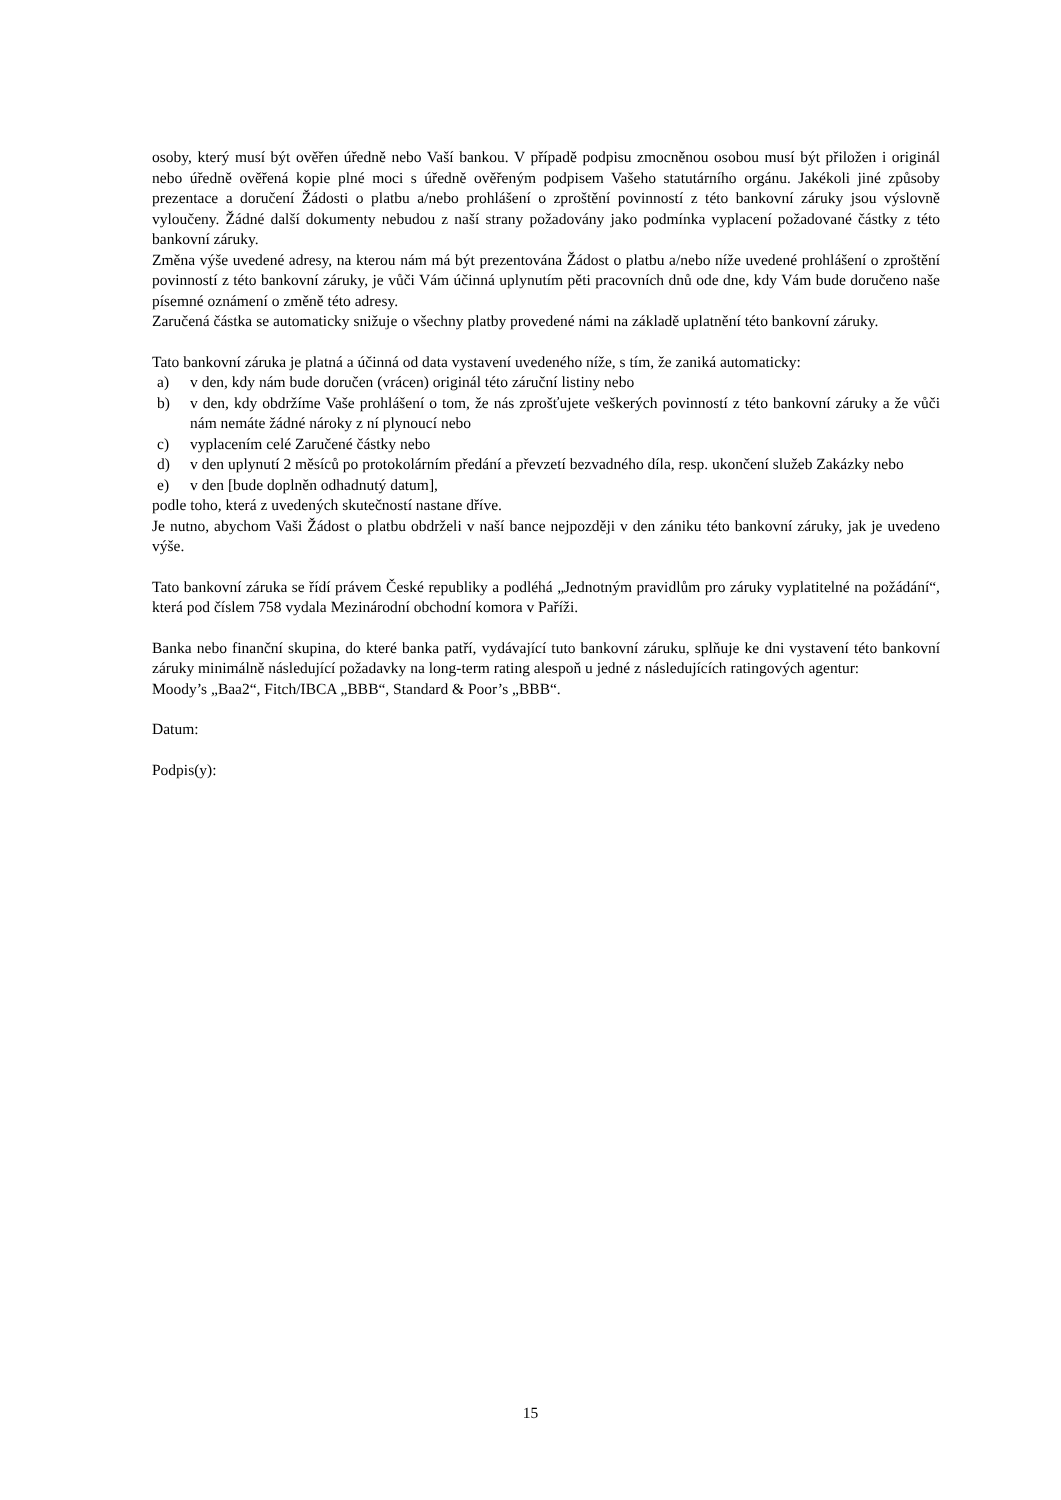osoby, který musí být ověřen úředně nebo Vaší bankou. V případě podpisu zmocněnou osobou musí být přiložen i originál nebo úředně ověřená kopie plné moci s úředně ověřeným podpisem Vašeho statutárního orgánu. Jakékoli jiné způsoby prezentace a doručení Žádosti o platbu a/nebo prohlášení o zproštění povinností z této bankovní záruky jsou výslovně vyloučeny. Žádné další dokumenty nebudou z naší strany požadovány jako podmínka vyplacení požadované částky z této bankovní záruky.
Změna výše uvedené adresy, na kterou nám má být prezentována Žádost o platbu a/nebo níže uvedené prohlášení o zproštění povinností z této bankovní záruky, je vůči Vám účinná uplynutím pěti pracovních dnů ode dne, kdy Vám bude doručeno naše písemné oznámení o změně této adresy.
Zaručená částka se automaticky snižuje o všechny platby provedené námi na základě uplatnění této bankovní záruky.
Tato bankovní záruka je platná a účinná od data vystavení uvedeného níže, s tím, že zaniká automaticky:
a) v den, kdy nám bude doručen (vrácen) originál této záruční listiny nebo
b) v den, kdy obdržíme Vaše prohlášení o tom, že nás zprošťujete veškerých povinností z této bankovní záruky a že vůči nám nemáte žádné nároky z ní plynoucí nebo
c) vyplacením celé Zaručené částky nebo
d) v den uplynutí 2 měsíců po protokolárním předání a převzetí bezvadného díla, resp. ukončení služeb Zakázky nebo
e) v den [bude doplněn odhadnutý datum],
podle toho, která z uvedených skutečností nastane dříve.
Je nutno, abychom Vaši Žádost o platbu obdrželi v naší bance nejpozději v den zániku této bankovní záruky, jak je uvedeno výše.
Tato bankovní záruka se řídí právem České republiky a podléhá „Jednotným pravidlům pro záruky vyplatitelné na požádání“, která pod číslem 758 vydala Mezinárodní obchodní komora v Paříži.
Banka nebo finanční skupina, do které banka patří, vydávající tuto bankovní záruku, splňuje ke dni vystavení této bankovní záruky minimálně následující požadavky na long-term rating alespoň u jedné z následujících ratingových agentur:
Moody’s „Baa2“, Fitch/IBCA „BBB“, Standard & Poor’s „BBB“.
Datum:
Podpis(y):
15